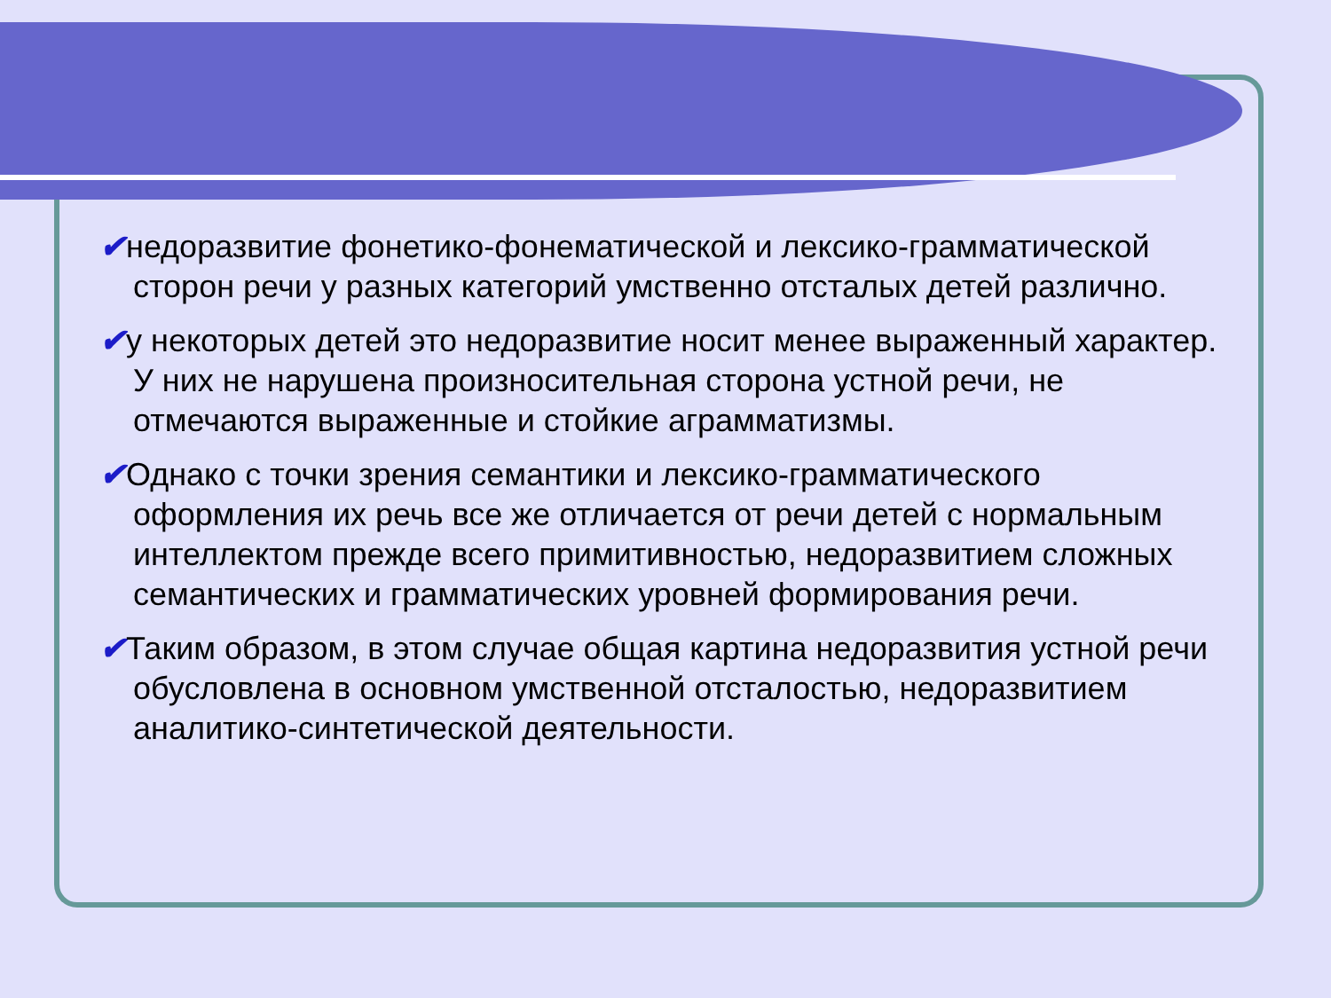✔недоразвитие фонетико-фонематической и лексико-грамматической сторон речи у разных категорий умственно отсталых детей различно.
✔у некоторых детей это недоразвитие носит менее выраженный характер. У них не нарушена произносительная сторона устной речи, не отмечаются выраженные и стойкие аграмматизмы.
✔Однако с точки зрения семантики и лексико-грамматического оформления их речь все же отличается от речи детей с нормальным интеллектом прежде всего примитивностью, недоразвитием сложных семантических и грамматических уровней формирования речи.
✔Таким образом, в этом случае общая картина недоразвития устной речи обусловлена в основном умственной отсталостью, недоразвитием аналитико-синтетической деятельности.